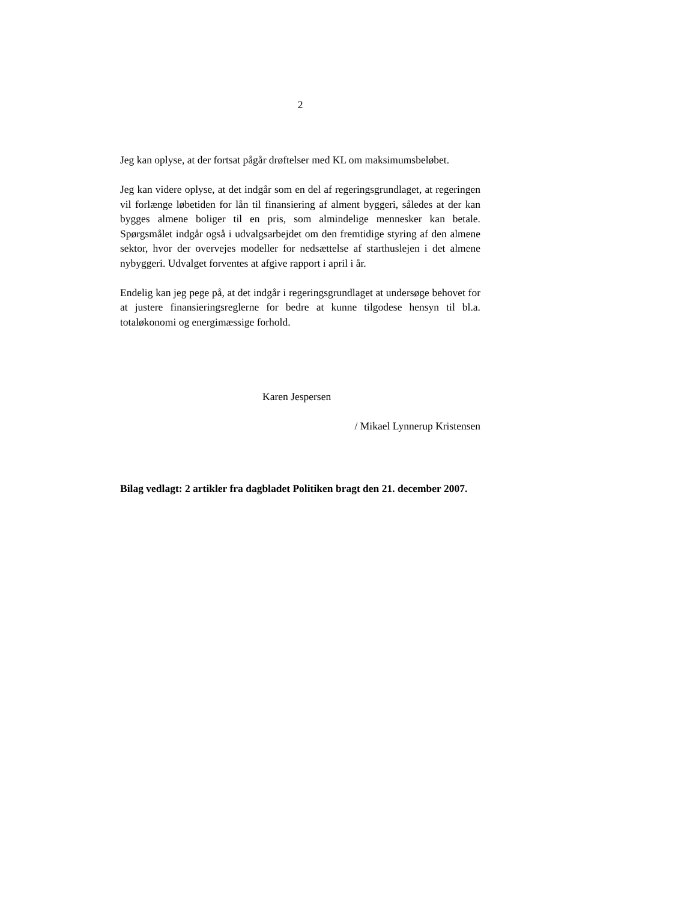2
Jeg kan oplyse, at der fortsat pågår drøftelser med KL om maksimumsbeløbet.
Jeg kan videre oplyse, at det indgår som en del af regeringsgrundlaget, at regeringen vil forlænge løbetiden for lån til finansiering af alment byggeri, således at der kan bygges almene boliger til en pris, som almindelige mennesker kan betale. Spørgsmålet indgår også i udvalgsarbejdet om den fremtidige styring af den almene sektor, hvor der overvejes modeller for nedsættelse af starthuslejen i det almene nybyggeri. Udvalget forventes at afgive rapport i april i år.
Endelig kan jeg pege på, at det indgår i regeringsgrundlaget at undersøge behovet for at justere finansieringsreglerne for bedre at kunne tilgodese hensyn til bl.a. totaløkonomi og energimæssige forhold.
Karen Jespersen
/ Mikael Lynnerup Kristensen
Bilag vedlagt: 2 artikler fra dagbladet Politiken bragt den 21. december 2007.